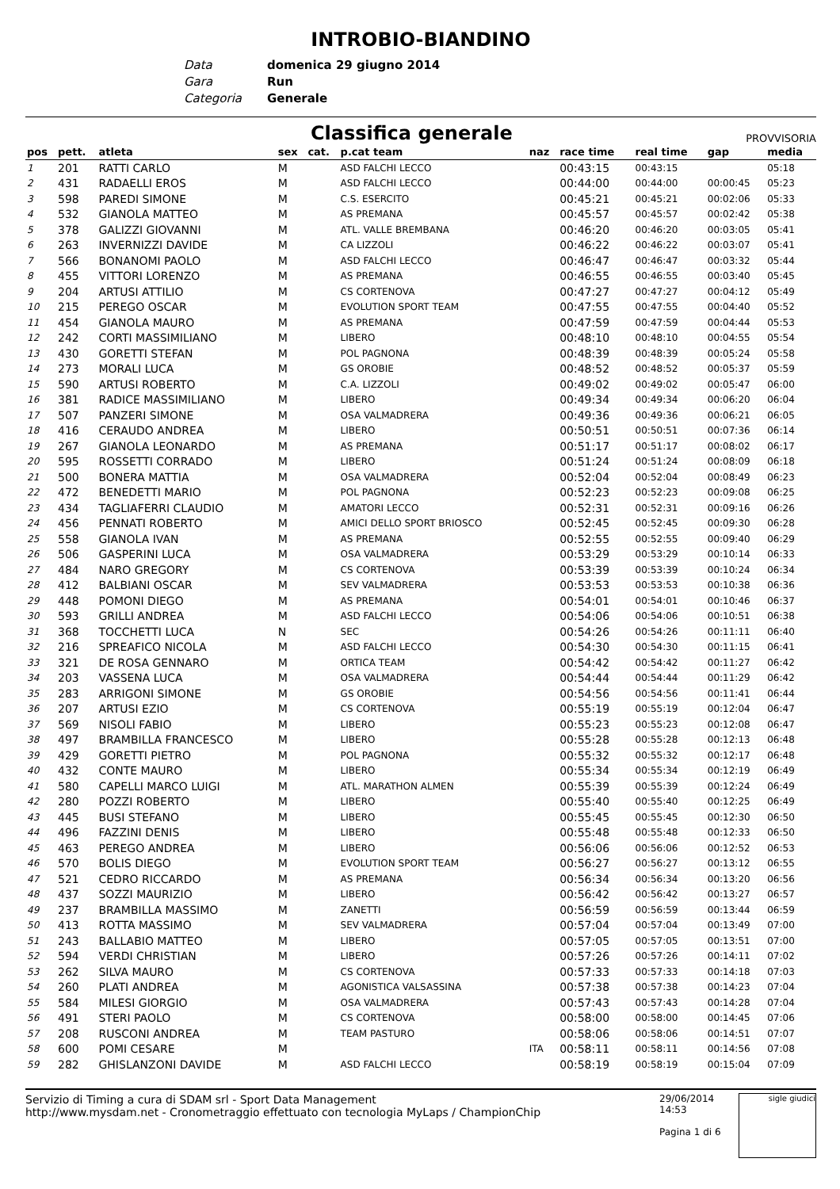INTROBIO-BIANDINO
Data domenica 29 giugno 2014
Gara Run
Categoria Generale
Classifica generale
PROVVISORIA
| pos | pett. | atleta | sex | cat. | p.cat team | naz | race time | real time | gap | media |
| --- | --- | --- | --- | --- | --- | --- | --- | --- | --- | --- |
| 1 | 201 | RATTI CARLO | M | | ASD FALCHI LECCO | | 00:43:15 | 00:43:15 | | 05:18 |
| 2 | 431 | RADAELLI EROS | M | | ASD FALCHI LECCO | | 00:44:00 | 00:44:00 | 00:00:45 | 05:23 |
| 3 | 598 | PAREDI SIMONE | M | | C.S. ESERCITO | | 00:45:21 | 00:45:21 | 00:02:06 | 05:33 |
| 4 | 532 | GIANOLA MATTEO | M | | AS PREMANA | | 00:45:57 | 00:45:57 | 00:02:42 | 05:38 |
| 5 | 378 | GALIZZI GIOVANNI | M | | ATL. VALLE BREMBANA | | 00:46:20 | 00:46:20 | 00:03:05 | 05:41 |
| 6 | 263 | INVERNIZZI DAVIDE | M | | CA LIZZOLI | | 00:46:22 | 00:46:22 | 00:03:07 | 05:41 |
| 7 | 566 | BONANOMI PAOLO | M | | ASD FALCHI LECCO | | 00:46:47 | 00:46:47 | 00:03:32 | 05:44 |
| 8 | 455 | VITTORI LORENZO | M | | AS PREMANA | | 00:46:55 | 00:46:55 | 00:03:40 | 05:45 |
| 9 | 204 | ARTUSI ATTILIO | M | | CS CORTENOVA | | 00:47:27 | 00:47:27 | 00:04:12 | 05:49 |
| 10 | 215 | PEREGO OSCAR | M | | EVOLUTION SPORT TEAM | | 00:47:55 | 00:47:55 | 00:04:40 | 05:52 |
| 11 | 454 | GIANOLA MAURO | M | | AS PREMANA | | 00:47:59 | 00:47:59 | 00:04:44 | 05:53 |
| 12 | 242 | CORTI MASSIMILIANO | M | | LIBERO | | 00:48:10 | 00:48:10 | 00:04:55 | 05:54 |
| 13 | 430 | GORETTI STEFAN | M | | POL PAGNONA | | 00:48:39 | 00:48:39 | 00:05:24 | 05:58 |
| 14 | 273 | MORALI LUCA | M | | GS OROBIE | | 00:48:52 | 00:48:52 | 00:05:37 | 05:59 |
| 15 | 590 | ARTUSI ROBERTO | M | | C.A. LIZZOLI | | 00:49:02 | 00:49:02 | 00:05:47 | 06:00 |
| 16 | 381 | RADICE MASSIMILIANO | M | | LIBERO | | 00:49:34 | 00:49:34 | 00:06:20 | 06:04 |
| 17 | 507 | PANZERI SIMONE | M | | OSA VALMADRERA | | 00:49:36 | 00:49:36 | 00:06:21 | 06:05 |
| 18 | 416 | CERAUDO ANDREA | M | | LIBERO | | 00:50:51 | 00:50:51 | 00:07:36 | 06:14 |
| 19 | 267 | GIANOLA LEONARDO | M | | AS PREMANA | | 00:51:17 | 00:51:17 | 00:08:02 | 06:17 |
| 20 | 595 | ROSSETTI CORRADO | M | | LIBERO | | 00:51:24 | 00:51:24 | 00:08:09 | 06:18 |
| 21 | 500 | BONERA MATTIA | M | | OSA VALMADRERA | | 00:52:04 | 00:52:04 | 00:08:49 | 06:23 |
| 22 | 472 | BENEDETTI MARIO | M | | POL PAGNONA | | 00:52:23 | 00:52:23 | 00:09:08 | 06:25 |
| 23 | 434 | TAGLIAFERRI CLAUDIO | M | | AMATORI LECCO | | 00:52:31 | 00:52:31 | 00:09:16 | 06:26 |
| 24 | 456 | PENNATI ROBERTO | M | | AMICI DELLO SPORT BRIOSCO | | 00:52:45 | 00:52:45 | 00:09:30 | 06:28 |
| 25 | 558 | GIANOLA IVAN | M | | AS PREMANA | | 00:52:55 | 00:52:55 | 00:09:40 | 06:29 |
| 26 | 506 | GASPERINI LUCA | M | | OSA VALMADRERA | | 00:53:29 | 00:53:29 | 00:10:14 | 06:33 |
| 27 | 484 | NARO GREGORY | M | | CS CORTENOVA | | 00:53:39 | 00:53:39 | 00:10:24 | 06:34 |
| 28 | 412 | BALBIANI OSCAR | M | | SEV VALMADRERA | | 00:53:53 | 00:53:53 | 00:10:38 | 06:36 |
| 29 | 448 | POMONI DIEGO | M | | AS PREMANA | | 00:54:01 | 00:54:01 | 00:10:46 | 06:37 |
| 30 | 593 | GRILLI ANDREA | M | | ASD FALCHI LECCO | | 00:54:06 | 00:54:06 | 00:10:51 | 06:38 |
| 31 | 368 | TOCCHETTI LUCA | N | | SEC | | 00:54:26 | 00:54:26 | 00:11:11 | 06:40 |
| 32 | 216 | SPREAFICO NICOLA | M | | ASD FALCHI LECCO | | 00:54:30 | 00:54:30 | 00:11:15 | 06:41 |
| 33 | 321 | DE ROSA GENNARO | M | | ORTICA TEAM | | 00:54:42 | 00:54:42 | 00:11:27 | 06:42 |
| 34 | 203 | VASSENA LUCA | M | | OSA VALMADRERA | | 00:54:44 | 00:54:44 | 00:11:29 | 06:42 |
| 35 | 283 | ARRIGONI SIMONE | M | | GS OROBIE | | 00:54:56 | 00:54:56 | 00:11:41 | 06:44 |
| 36 | 207 | ARTUSI EZIO | M | | CS CORTENOVA | | 00:55:19 | 00:55:19 | 00:12:04 | 06:47 |
| 37 | 569 | NISOLI FABIO | M | | LIBERO | | 00:55:23 | 00:55:23 | 00:12:08 | 06:47 |
| 38 | 497 | BRAMBILLA FRANCESCO | M | | LIBERO | | 00:55:28 | 00:55:28 | 00:12:13 | 06:48 |
| 39 | 429 | GORETTI PIETRO | M | | POL PAGNONA | | 00:55:32 | 00:55:32 | 00:12:17 | 06:48 |
| 40 | 432 | CONTE MAURO | M | | LIBERO | | 00:55:34 | 00:55:34 | 00:12:19 | 06:49 |
| 41 | 580 | CAPELLI MARCO LUIGI | M | | ATL. MARATHON ALMEN | | 00:55:39 | 00:55:39 | 00:12:24 | 06:49 |
| 42 | 280 | POZZI ROBERTO | M | | LIBERO | | 00:55:40 | 00:55:40 | 00:12:25 | 06:49 |
| 43 | 445 | BUSI STEFANO | M | | LIBERO | | 00:55:45 | 00:55:45 | 00:12:30 | 06:50 |
| 44 | 496 | FAZZINI DENIS | M | | LIBERO | | 00:55:48 | 00:55:48 | 00:12:33 | 06:50 |
| 45 | 463 | PEREGO ANDREA | M | | LIBERO | | 00:56:06 | 00:56:06 | 00:12:52 | 06:53 |
| 46 | 570 | BOLIS DIEGO | M | | EVOLUTION SPORT TEAM | | 00:56:27 | 00:56:27 | 00:13:12 | 06:55 |
| 47 | 521 | CEDRO RICCARDO | M | | AS PREMANA | | 00:56:34 | 00:56:34 | 00:13:20 | 06:56 |
| 48 | 437 | SOZZI MAURIZIO | M | | LIBERO | | 00:56:42 | 00:56:42 | 00:13:27 | 06:57 |
| 49 | 237 | BRAMBILLA MASSIMO | M | | ZANETTI | | 00:56:59 | 00:56:59 | 00:13:44 | 06:59 |
| 50 | 413 | ROTTA MASSIMO | M | | SEV VALMADRERA | | 00:57:04 | 00:57:04 | 00:13:49 | 07:00 |
| 51 | 243 | BALLABIO MATTEO | M | | LIBERO | | 00:57:05 | 00:57:05 | 00:13:51 | 07:00 |
| 52 | 594 | VERDI CHRISTIAN | M | | LIBERO | | 00:57:26 | 00:57:26 | 00:14:11 | 07:02 |
| 53 | 262 | SILVA MAURO | M | | CS CORTENOVA | | 00:57:33 | 00:57:33 | 00:14:18 | 07:03 |
| 54 | 260 | PLATI ANDREA | M | | AGONISTICA VALSASSINA | | 00:57:38 | 00:57:38 | 00:14:23 | 07:04 |
| 55 | 584 | MILESI GIORGIO | M | | OSA VALMADRERA | | 00:57:43 | 00:57:43 | 00:14:28 | 07:04 |
| 56 | 491 | STERI PAOLO | M | | CS CORTENOVA | | 00:58:00 | 00:58:00 | 00:14:45 | 07:06 |
| 57 | 208 | RUSCONI ANDREA | M | | TEAM PASTURO | | 00:58:06 | 00:58:06 | 00:14:51 | 07:07 |
| 58 | 600 | POMI CESARE | M | | | ITA | 00:58:11 | 00:58:11 | 00:14:56 | 07:08 |
| 59 | 282 | GHISLANZONI DAVIDE | M | | ASD FALCHI LECCO | | 00:58:19 | 00:58:19 | 00:15:04 | 07:09 |
Servizio di Timing a cura di SDAM srl - Sport Data Management
http://www.mysdam.net - Cronometraggio effettuato con tecnologia MyLaps / ChampionChip
29/06/2014 14:53
Pagina 1 di 6
sigle giudici